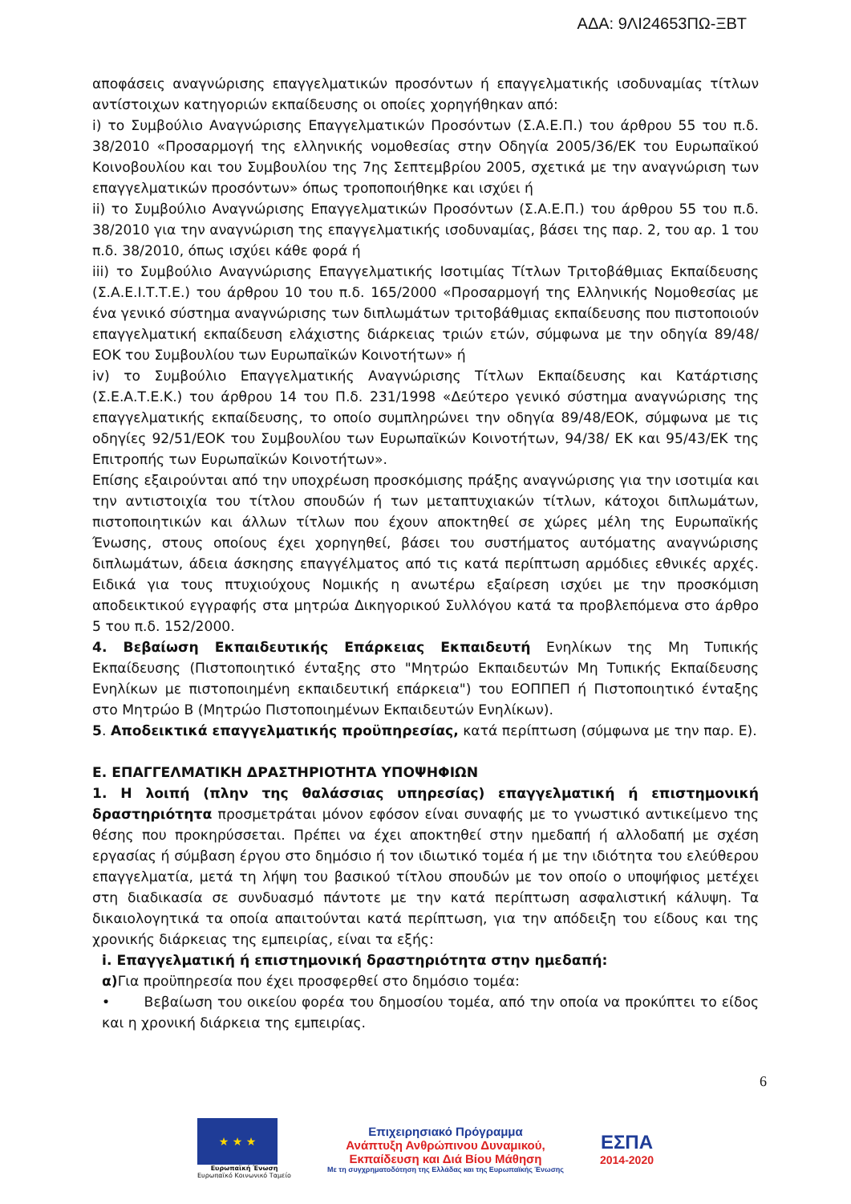ΑΔΑ: 9ΛΙ24653ΠΩ-ΞΒΤ
αποφάσεις αναγνώρισης επαγγελματικών προσόντων ή επαγγελματικής ισοδυναμίας τίτλων αντίστοιχων κατηγοριών εκπαίδευσης οι οποίες χορηγήθηκαν από:
i) το Συμβούλιο Αναγνώρισης Επαγγελματικών Προσόντων (Σ.Α.Ε.Π.) του άρθρου 55 του π.δ. 38/2010 «Προσαρμογή της ελληνικής νομοθεσίας στην Οδηγία 2005/36/ΕΚ του Ευρωπαϊκού Κοινοβουλίου και του Συμβουλίου της 7ης Σεπτεμβρίου 2005, σχετικά με την αναγνώριση των επαγγελματικών προσόντων» όπως τροποποιήθηκε και ισχύει ή
ii) το Συμβούλιο Αναγνώρισης Επαγγελματικών Προσόντων (Σ.Α.Ε.Π.) του άρθρου 55 του π.δ. 38/2010 για την αναγνώριση της επαγγελματικής ισοδυναμίας, βάσει της παρ. 2, του αρ. 1 του π.δ. 38/2010, όπως ισχύει κάθε φορά ή
iii) το Συμβούλιο Αναγνώρισης Επαγγελματικής Ισοτιμίας Τίτλων Τριτοβάθμιας Εκπαίδευσης (Σ.Α.Ε.Ι.Τ.Τ.Ε.) του άρθρου 10 του π.δ. 165/2000 «Προσαρμογή της Ελληνικής Νομοθεσίας με ένα γενικό σύστημα αναγνώρισης των διπλωμάτων τριτοβάθμιας εκπαίδευσης που πιστοποιούν επαγγελματική εκπαίδευση ελάχιστης διάρκειας τριών ετών, σύμφωνα με την οδηγία 89/48/ΕΟΚ του Συμβουλίου των Ευρωπαϊκών Κοινοτήτων» ή
iv) το Συμβούλιο Επαγγελματικής Αναγνώρισης Τίτλων Εκπαίδευσης και Κατάρτισης (Σ.Ε.Α.Τ.Ε.Κ.) του άρθρου 14 του Π.δ. 231/1998 «Δεύτερο γενικό σύστημα αναγνώρισης της επαγγελματικής εκπαίδευσης, το οποίο συμπληρώνει την οδηγία 89/48/ΕΟΚ, σύμφωνα με τις οδηγίες 92/51/ΕΟΚ του Συμβουλίου των Ευρωπαϊκών Κοινοτήτων, 94/38/ ΕΚ και 95/43/ΕΚ της Επιτροπής των Ευρωπαϊκών Κοινοτήτων».
Επίσης εξαιρούνται από την υποχρέωση προσκόμισης πράξης αναγνώρισης για την ισοτιμία και την αντιστοιχία του τίτλου σπουδών ή των μεταπτυχιακών τίτλων, κάτοχοι διπλωμάτων, πιστοποιητικών και άλλων τίτλων που έχουν αποκτηθεί σε χώρες μέλη της Ευρωπαϊκής Ένωσης, στους οποίους έχει χορηγηθεί, βάσει του συστήματος αυτόματης αναγνώρισης διπλωμάτων, άδεια άσκησης επαγγέλματος από τις κατά περίπτωση αρμόδιες εθνικές αρχές. Ειδικά για τους πτυχιούχους Νομικής η ανωτέρω εξαίρεση ισχύει με την προσκόμιση αποδεικτικού εγγραφής στα μητρώα Δικηγορικού Συλλόγου κατά τα προβλεπόμενα στο άρθρο 5 του π.δ. 152/2000.
4. Βεβαίωση Εκπαιδευτικής Επάρκειας Εκπαιδευτή Ενηλίκων της Μη Τυπικής Εκπαίδευσης (Πιστοποιητικό ένταξης στο "Μητρώο Εκπαιδευτών Μη Τυπικής Εκπαίδευσης Ενηλίκων με πιστοποιημένη εκπαιδευτική επάρκεια") του ΕΟΠΠΕΠ ή Πιστοποιητικό ένταξης στο Μητρώο Β (Μητρώο Πιστοποιημένων Εκπαιδευτών Ενηλίκων).
5. Αποδεικτικά επαγγελματικής προϋπηρεσίας, κατά περίπτωση (σύμφωνα με την παρ. Ε).
Ε. ΕΠΑΓΓΕΛΜΑΤΙΚΗ ΔΡΑΣΤΗΡΙΟΤΗΤΑ ΥΠΟΨΗΦΙΩΝ
1. Η λοιπή (πλην της θαλάσσιας υπηρεσίας) επαγγελματική ή επιστημονική δραστηριότητα προσμετράται μόνον εφόσον είναι συναφής με το γνωστικό αντικείμενο της θέσης που προκηρύσσεται. Πρέπει να έχει αποκτηθεί στην ημεδαπή ή αλλοδαπή με σχέση εργασίας ή σύμβαση έργου στο δημόσιο ή τον ιδιωτικό τομέα ή με την ιδιότητα του ελεύθερου επαγγελματία, μετά τη λήψη του βασικού τίτλου σπουδών με τον οποίο ο υποψήφιος μετέχει στη διαδικασία σε συνδυασμό πάντοτε με την κατά περίπτωση ασφαλιστική κάλυψη. Τα δικαιολογητικά τα οποία απαιτούνται κατά περίπτωση, για την απόδειξη του είδους και της χρονικής διάρκειας της εμπειρίας, είναι τα εξής:
i. Επαγγελματική ή επιστημονική δραστηριότητα στην ημεδαπή:
α) Για προϋπηρεσία που έχει προσφερθεί στο δημόσιο τομέα:
• Βεβαίωση του οικείου φορέα του δημοσίου τομέα, από την οποία να προκύπτει το είδος και η χρονική διάρκεια της εμπειρίας.
6
★ ★ ★
Ευρωπαϊκή Ένωση
Ευρωπαϊκό Κοινωνικό Ταμείο
Επιχειρησιακό Πρόγραμμα
Ανάπτυξη Ανθρώπινου Δυναμικού,
Εκπαίδευση και Διά Βίου Μάθηση
Με τη συγχρηματοδότηση της Ελλάδας και της Ευρωπαϊκής Ένωσης
ΕΣΠΑ
2014-2020